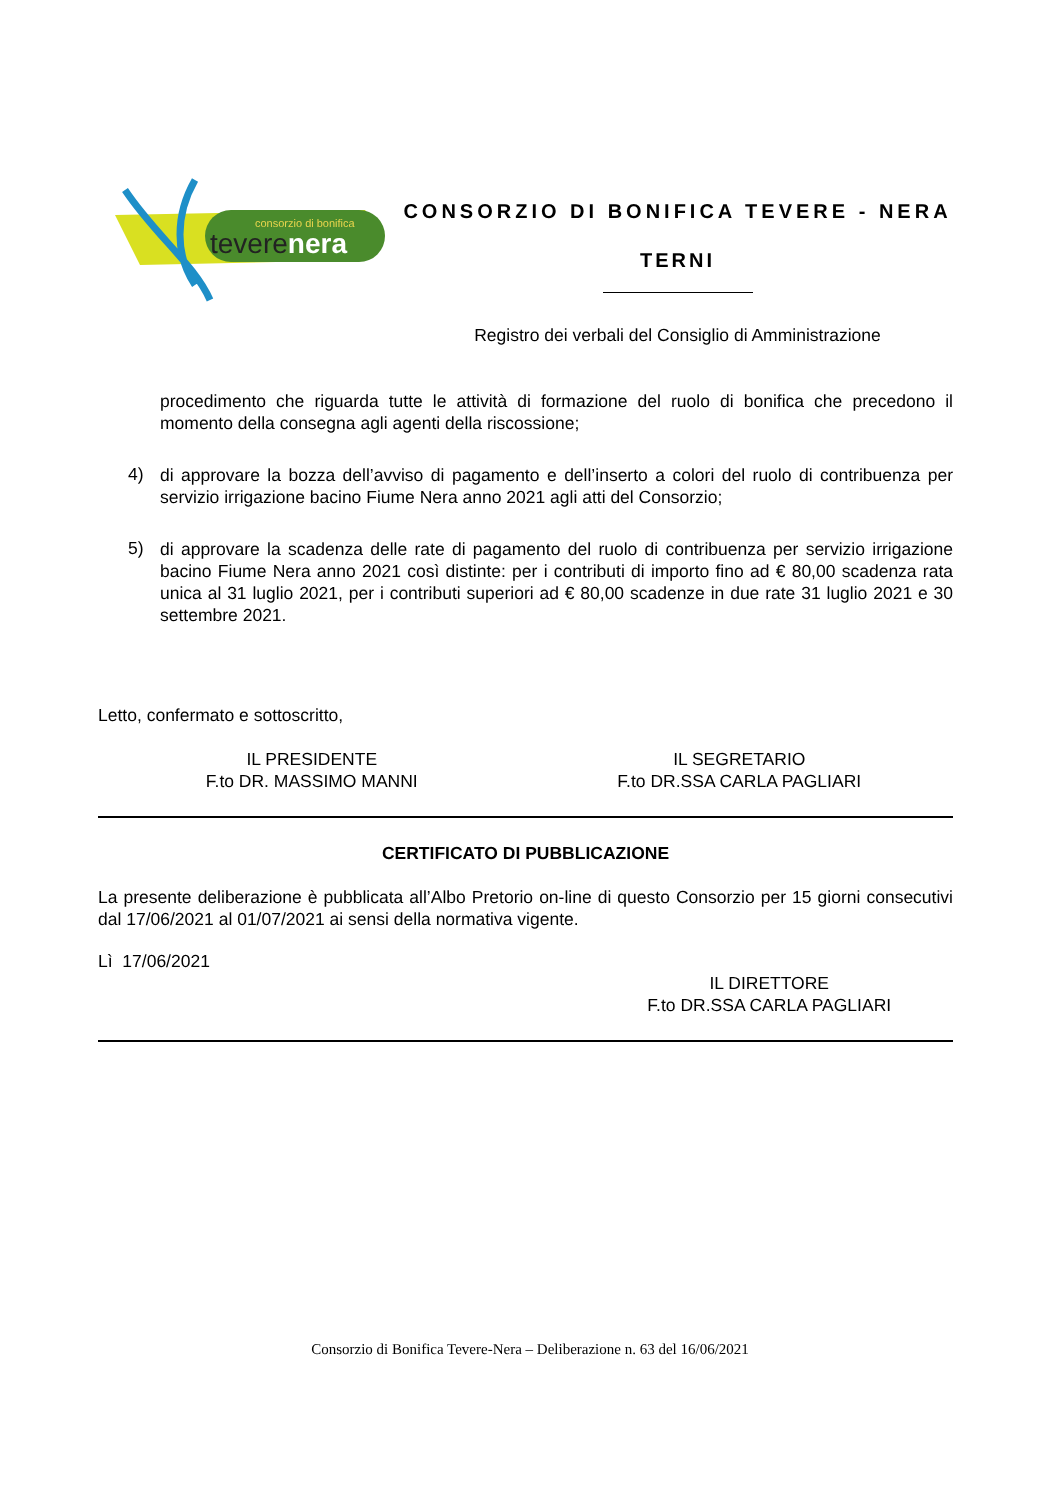consorzio di bonifica
teverenera
CONSORZIO DI BONIFICA TEVERE - NERA
TERNI
Registro dei verbali del Consiglio di Amministrazione
procedimento che riguarda tutte le attività di formazione del ruolo di bonifica che precedono il momento della consegna agli agenti della riscossione;
4)
di approvare la bozza dell’avviso di pagamento e dell’inserto a colori del ruolo di contribuenza per servizio irrigazione bacino Fiume Nera anno 2021 agli atti del Consorzio;
5)
di approvare la scadenza delle rate di pagamento del ruolo di contribuenza per servizio irrigazione bacino Fiume Nera anno 2021 così distinte: per i contributi di importo fino ad € 80,00 scadenza rata unica al 31 luglio 2021, per i contributi superiori ad € 80,00 scadenze in due rate 31 luglio 2021 e 30 settembre 2021.
Letto, confermato e sottoscritto,
IL PRESIDENTE
F.to DR. MASSIMO MANNI
IL SEGRETARIO
F.to DR.SSA CARLA PAGLIARI
CERTIFICATO DI PUBBLICAZIONE
La presente deliberazione è pubblicata all’Albo Pretorio on-line di questo Consorzio per 15 giorni consecutivi dal 17/06/2021 al 01/07/2021 ai sensi della normativa vigente.
Lì 17/06/2021
IL DIRETTORE
F.to DR.SSA CARLA PAGLIARI
Consorzio di Bonifica Tevere-Nera – Deliberazione n. 63 del 16/06/2021